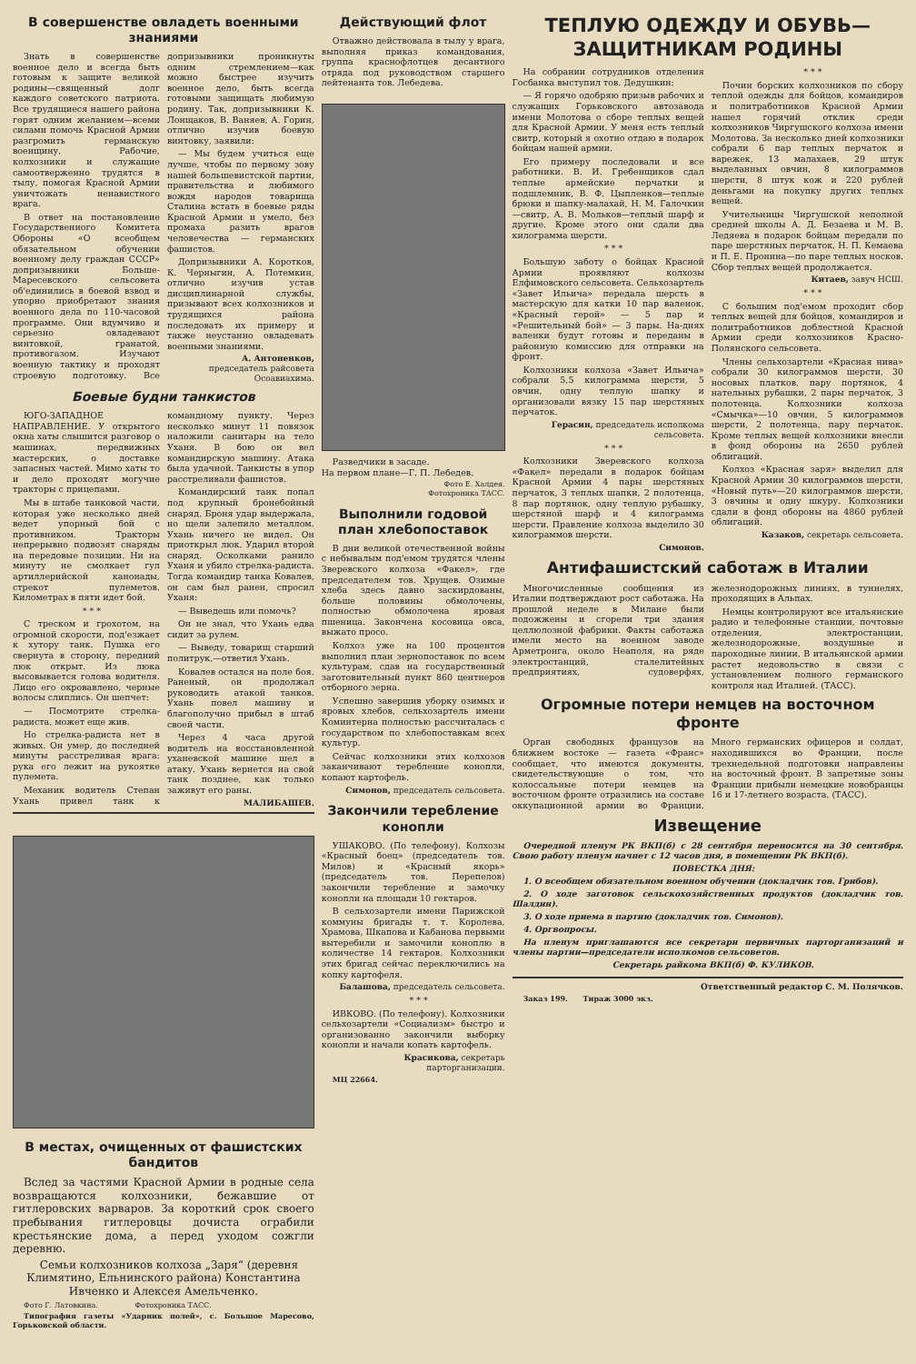В совершенстве овладеть военными знаниями
Знать в совершенстве военное дело и всегда быть готовым к защите великой родины—священный долг каждого советского патриота. Все трудящиеся нашего района горят одним желанием—всеми силами помочь Красной Армии разгромить германскую военщину. Рабочие, колхозники и служащие самоотверженно трудятся в тылу, помогая Красной Армии уничтожать ненавистного врага.
В ответ на постановление Государственного Комитета Обороны «О всеобщем обязательном обучении военному делу граждан СССР» допризывники Больше-Маресевского сельсовета об'единились в боевой взвод и упорно приобретают знания военного дела по 110-часовой программе. Они вдумчиво и серьезно овладевают винтовкой, гранатой, противогазом. Изучают военную тактику и проходят строевую подготовку. Все допризывники проникнуты одним стремлением—как можно быстрее изучить военное дело, быть всегда готовыми защищать любимую родину. Так, допризывники К. Лонщаков, В. Ваняев, А. Горин, отлично изучив боевую винтовку, заявили:
— Мы будем учиться еще лучше, чтобы по первому зову нашей большевистской партии, правительства и любимого вождя народов товарища Сталина встать в боевые ряды Красной Армии и умело, без промаха разить врагов человечества — германских фашистов.
Допризывники А. Коротков, К. Черныгин, А. Потемкин, отлично изучив устав дисциплинарной службы, призывают всех колхозников и трудящихся района последовать их примеру и также неустанно овладевать военными знаниями.
А. Антоненков,
председатель райсовета Осоавиахима.
Боевые будни танкистов
ЮГО-ЗАПАДНОЕ НАПРАВЛЕНИЕ. У открытого окна хаты слышится разговор о машинах, передвижных мастерских, о доставке запасных частей. Мимо хаты то и дело проходят могучие тракторы с прицепами.
Мы в штабе танковой части, которая уже несколько дней ведет упорный бой с противником. Тракторы непрерывно подвозят снаряды на передовые позиции. Ни на минуту не смолкает гул артиллерийской канонады, стрекот пулеметов. Километрах в пяти идет бой.
* * *
С треском и грохотом, на огромной скорости, под'езжает к хутору танк. Пушка его свернута в сторону, передний люк открыт. Из люка высовывается голова водителя. Лицо его окровавлено, черные волосы слиплись. Он шепчет:
— Посмотрите стрелка-радиста, может еще жив.
Но стрелка-радиста нет в живых. Он умер, до последней минуты расстреливая врага: рука его лежит на рукоятке пулемета.
Механик водитель Степан Ухань привел танк к командному пункту. Через несколько минут 11 повязок наложили санитары на тело Уханя. В бою он вел командирскую машину. Атака была удачной. Танкисты в упор расстреливали фашистов.
Командирский танк попал под крупный бронебойный снаряд. Броня удар выдержала, но щели залепило металлом. Ухань ничего не видел. Он приоткрыл люк. Ударил второй снаряд. Осколками ранило Уханя и убило стрелка-радиста. Тогда командир танка Ковалев, он сам был ранен, спросил Уханя:
— Выведешь или помочь?
Он не знал, что Ухань едва сидит за рулем.
— Выведу, товарищ старший политрук,—ответил Ухань.
Ковалев остался на поле боя. Раненый, он продолжал руководить атакой танков. Ухань повел машину и благополучно прибыл в штаб своей части.
Через 4 часа другой водитель на восстановленной ухaневской машине шел в атаку. Ухань вернется на свой танк позднее, как только заживут его раны.
МАЛИБАШЕВ.
В местах, очищенных от фашистских бандитов
Вслед за частями Красной Армии в родные села возвращаются колхозники, бежавшие от гитлеровских варваров. За короткий срок своего пребывания гитлеровцы дочиста ограбили крестьянские дома, а перед уходом сожгли деревню.
Семьи колхозников колхоза „Заря“ (деревня Климятино, Ельнинского района) Константина Ивченко и Алексея Амельченко.
Фото Г. Латовкина. Фотохроника ТАСС.
Типография газеты «Ударник полей», с. Большое Маресово, Горьковской области.
Действующий флот
Отважно действовала в тылу у врага, выполняя приказ командования, группа краснофлотцев десантного отряда под руководством старшего лейтенанта тов. Лебедева.
Разведчики в засаде.
На первом плане—Г. П. Лебедев.
Фото Е. Халдея.
Фотохроника ТАСС.
Выполнили годовой план хлебопоставок
В дни великой отечественной войны с небывалым под'емом трудятся члены Зверевского колхоза «Факел», где председателем тов. Хрущев. Озимые хлеба здесь давно заскирдованы, больше половины обмолочены, полностью обмолочена яровая пшеница. Закончена косовица овса, выжато просо.
Колхоз уже на 100 процентов выполнил план зернопоставок по всем культурам, сдав на государственный заготовительный пункт 860 центнеров отборного зерна.
Успешно завершив уборку озимых и яровых хлебов, сельхозартель имени Коминтерна полностью рассчиталась с государством по хлебопоставкам всех культур.
Сейчас колхозники этих колхозов заканчивают теребление конопли, копают картофель.
Симонов, председатель сельсовета.
Закончили теребление конопли
УШАКОВО. (По телефону). Колхозы «Красный боец» (председатель тов. Милов) и «Красный якорь» (председатель тов. Перепелов) закончили теребление и замочку конопли на площади 10 гектаров.
В сельхозартели имени Парижской коммуны бригады т. т. Королева, Храмова, Шкапова и Кабанова первыми вытеребили и замочили коноплю в количестве 14 гектаров. Колхозники этих бригад сейчас переключились на копку картофеля.
Балашова, председатель сельсовета.
* * *
ИВКОВО. (По телефону). Колхозники сельхозартели «Социализм» быстро и организованно закончили выборку конопли и начали копать картофель.
Красикова, секретарь парторганизации.
МЦ 22664.
ТЕПЛУЮ ОДЕЖДУ И ОБУВЬ— ЗАЩИТНИКАМ РОДИНЫ
На собрании сотрудников отделения Госбанка выступил тов. Дедушкин:
— Я горячо одобряю призыв рабочих и служащих Горьковского автозавода имени Молотова о сборе теплых вещей для Красной Армии. У меня есть теплый свитр, который я охотно отдаю в подарок бойцам нашей армии.
Его примеру последовали и все работники. В. И. Гребенщиков сдал теплые армейские перчатки и подшлемник, В. Ф. Цыпленков—теплые брюки и шапку-малахай, Н. М. Галочкин—свитр, А. В. Мольков—теплый шарф и другие. Кроме этого они сдали два килограмма шерсти.
* * *
Большую заботу о бойцах Красной Армии проявляют колхозы Елфимовского сельсовета. Сельхозартель «Завет Ильича» передала шерсть в мастерскую для катки 10 пар валенок, «Красный герой» — 5 пар и «Решительный бой» — 3 пары. На-днях валенки будут готовы и переданы в районную комиссию для отправки на фронт.
Колхозники колхоза «Завет Ильича» собрали 5,5 килограмма шерсти, 5 овчин, одну теплую шапку и организовали вязку 15 пар шерстяных перчаток.
Герасин, председатель исполкома сельсовета.
* * *
Колхозники Зверевского колхоза «Факел» передали в подарок бойцам Красной Армии 4 пары шерстяных перчаток, 3 теплых шапки, 2 полотенца, 8 пар портянок, одну теплую рубашку, шерстяной шарф и 4 килограмма шерсти. Правление колхоза выделило 30 килограммов шерсти.
Симонов.
* * *
Почин борских колхозников по сбору теплой одежды для бойцов, командиров и политработников Красной Армии нашел горячий отклик среди колхозников Чиргушского колхоза имени Молотова. За несколько дней колхозники собрали 6 пар теплых перчаток и варежек, 13 малахаев, 29 штук выделанных овчин, 8 килограммов шерсти, 8 штук кож и 220 рублей деньгами на покупку других теплых вещей.
Учительницы Чиргушской неполной средней школы А. Д. Безаева и М. В. Ледяева в подарок бойцам передали по паре шерстяных перчаток, Н. П. Кемаева и П. Е. Пронина—по паре теплых носков. Сбор теплых вещей продолжается.
Китаев, завуч НСШ.
* * *
С большим под'емом проходит сбор теплых вещей для бойцов, командиров и политработников доблестной Красной Армии среди колхозников Красно-Полянского сельсовета.
Члены сельхозартели «Красная нива» собрали 30 килограммов шерсти, 30 носовых платков, пару портянок, 4 нательных рубашки, 2 пары перчаток, 3 полотенца. Колхозники колхоза «Смычка»—10 овчин, 5 килограммов шерсти, 2 полотенца, пару перчаток. Кроме теплых вещей колхозники внесли в фонд обороны на 2650 рублей облигаций.
Колхоз «Красная заря» выделил для Красной Армии 30 килограммов шерсти, «Новый путь»—20 килограммов шерсти, 3 овчины и одну шкуру. Колхозники сдали в фонд обороны на 4860 рублей облигаций.
Казаков, секретарь сельсовета.
Антифашистский саботаж в Италии
Многочисленные сообщения из Италии подтверждают рост саботажа. На прошлой неделе в Милане были подожжены и сгорели три здания целлюлозной фабрики. Факты саботажа имели место на военном заводе Арметронга, около Неаполя, на ряде электростанций, сталелитейных предприятиях, судоверфях, железнодорожных линиях, в туннелях, проходящих в Альпах.
Немцы контролируют все итальянские радио и телефонные станции, почтовые отделения, электростанции, железнодорожные, воздушные и пароходные линии. В итальянской армии растет недовольство в связи с установлением полного германского контроля над Италией. (ТАСС).
Огромные потери немцев на восточном фронте
Орган свободных французов на ближнем востоке — газета «Франс» сообщает, что имеются документы, свидетельствующие о том, что колоссальные потери немцев на восточном фронте отразились на составе оккупационной армии во Франции. Много германских офицеров и солдат, находившихся во Франции, после трехнедельной подготовки направлены на восточный фронт. В запретные зоны Франции прибыли немецкие новобранцы 16 и 17-летнего возраста. (ТАСС).
Извещение
Очередной пленум РК ВКП(б) с 28 сентября переносится на 30 сентября. Свою работу пленум начнет с 12 часов дня, в помещении РК ВКП(б).
ПОВЕСТКА ДНЯ:
1. О всеобщем обязательном военном обучении (докладчик тов. Грибов).
2. О ходе заготовок сельскохозяйственных продуктов (докладчик тов. Шалдин).
3. О ходе приема в партию (докладчик тов. Симонов).
4. Оргвопросы.
На пленум приглашаются все секретари первичных парторганизаций и члены партии—председатели исполкомов сельсоветов.
Секретарь райкома ВКП(б) Ф. КУЛИКОВ.
Ответственный редактор С. М. Полячков.
Заказ 199. Тираж 3000 экз.